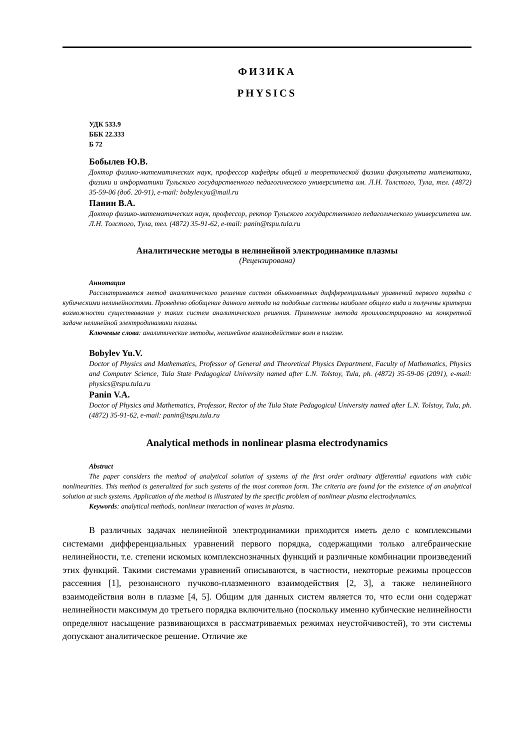ФИЗИКА
PHYSICS
УДК 533.9
ББК 22.333
Б 72
Бобылев Ю.В.
Доктор физико-математических наук, профессор кафедры общей и теоретической физики факультета математики, физики и информатики Тульского государственного педагогического университета им. Л.Н. Толстого, Тула, тел. (4872) 35-59-06 (доб. 20-91), e-mail: bobylev.yu@mail.ru
Панин В.А.
Доктор физико-математических наук, профессор, ректор Тульского государственного педагогического университета им. Л.Н. Толстого, Тула, тел. (4872) 35-91-62, e-mail: panin@tspu.tula.ru
Аналитические методы в нелинейной электродинамике плазмы
(Рецензирована)
Аннотация
Рассматривается метод аналитического решения систем обыкновенных дифференциальных уравнений первого порядка с кубическими нелинейностями. Проведено обобщение данного метода на подобные системы наиболее общего вида и получены критерии возможности существования у таких систем аналитического решения. Применение метода проиллюстрировано на конкретной задаче нелинейной электродинамики плазмы.
Ключевые слова: аналитические методы, нелинейное взаимодействие волн в плазме.
Bobylev Yu.V.
Doctor of Physics and Mathematics, Professor of General and Theoretical Physics Department, Faculty of Mathematics, Physics and Computer Science, Tula State Pedagogical University named after L.N. Tolstoy, Tula, ph. (4872) 35-59-06 (2091), e-mail: physics@tspu.tula.ru
Panin V.A.
Doctor of Physics and Mathematics, Professor, Rector of the Tula State Pedagogical University named after L.N. Tolstoy, Tula, ph. (4872) 35-91-62, e-mail: panin@tspu.tula.ru
Analytical methods in nonlinear plasma electrodynamics
Abstract
The paper considers the method of analytical solution of systems of the first order ordinary differential equations with cubic nonlinearities. This method is generalized for such systems of the most common form. The criteria are found for the existence of an analytical solution at such systems. Application of the method is illustrated by the specific problem of nonlinear plasma electrodynamics.
Keywords: analytical methods, nonlinear interaction of waves in plasma.
В различных задачах нелинейной электродинамики приходится иметь дело с комплексными системами дифференциальных уравнений первого порядка, содержащими только алгебраические нелинейности, т.е. степени искомых комплекснозначных функций и различные комбинации произведений этих функций. Такими системами уравнений описываются, в частности, некоторые режимы процессов рассеяния [1], резонансного пучково-плазменного взаимодействия [2, 3], а также нелинейного взаимодействия волн в плазме [4, 5]. Общим для данных систем является то, что если они содержат нелинейности максимум до третьего порядка включительно (поскольку именно кубические нелинейности определяют насыщение развивающихся в рассматриваемых режимах неустойчивостей), то эти системы допускают аналитическое решение. Отличие же